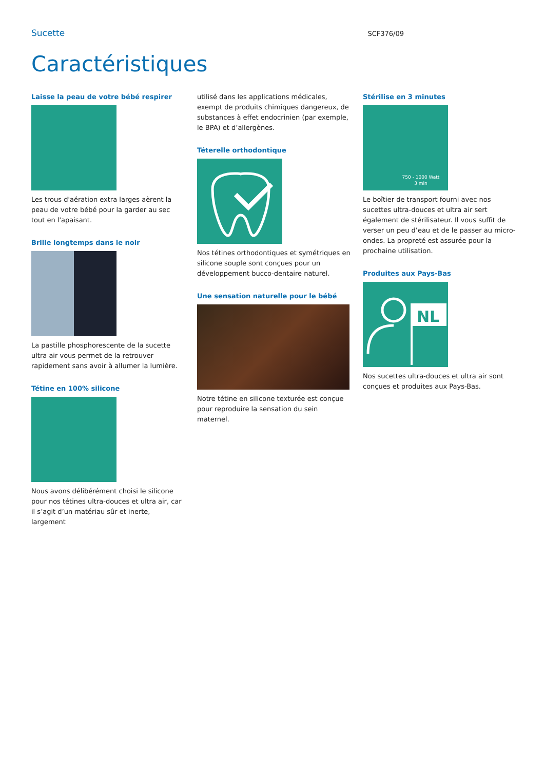Sucette SCF376/09
Caractéristiques
Laisse la peau de votre bébé respirer
Les trous d'aération extra larges aèrent la peau de votre bébé pour la garder au sec tout en l'apaisant.
Brille longtemps dans le noir
La pastille phosphorescente de la sucette ultra air vous permet de la retrouver rapidement sans avoir à allumer la lumière.
Tétine en 100% silicone
Nous avons délibérément choisi le silicone pour nos tétines ultra-douces et ultra air, car il s’agit d’un matériau sûr et inerte, largement
utilisé dans les applications médicales, exempt de produits chimiques dangereux, de substances à effet endocrinien (par exemple, le BPA) et d’allergènes.
Téterelle orthodontique
Nos tétines orthodontiques et symétriques en silicone souple sont conçues pour un développement bucco-dentaire naturel.
Une sensation naturelle pour le bébé
Notre tétine en silicone texturée est conçue pour reproduire la sensation du sein maternel.
Stérilise en 3 minutes
750 - 1000 Watt
3 min
Le boîtier de transport fourni avec nos sucettes ultra-douces et ultra air sert également de stérilisateur. Il vous suffit de verser un peu d’eau et de le passer au micro-ondes. La propreté est assurée pour la prochaine utilisation.
Produites aux Pays-Bas
NL
Nos sucettes ultra-douces et ultra air sont conçues et produites aux Pays-Bas.